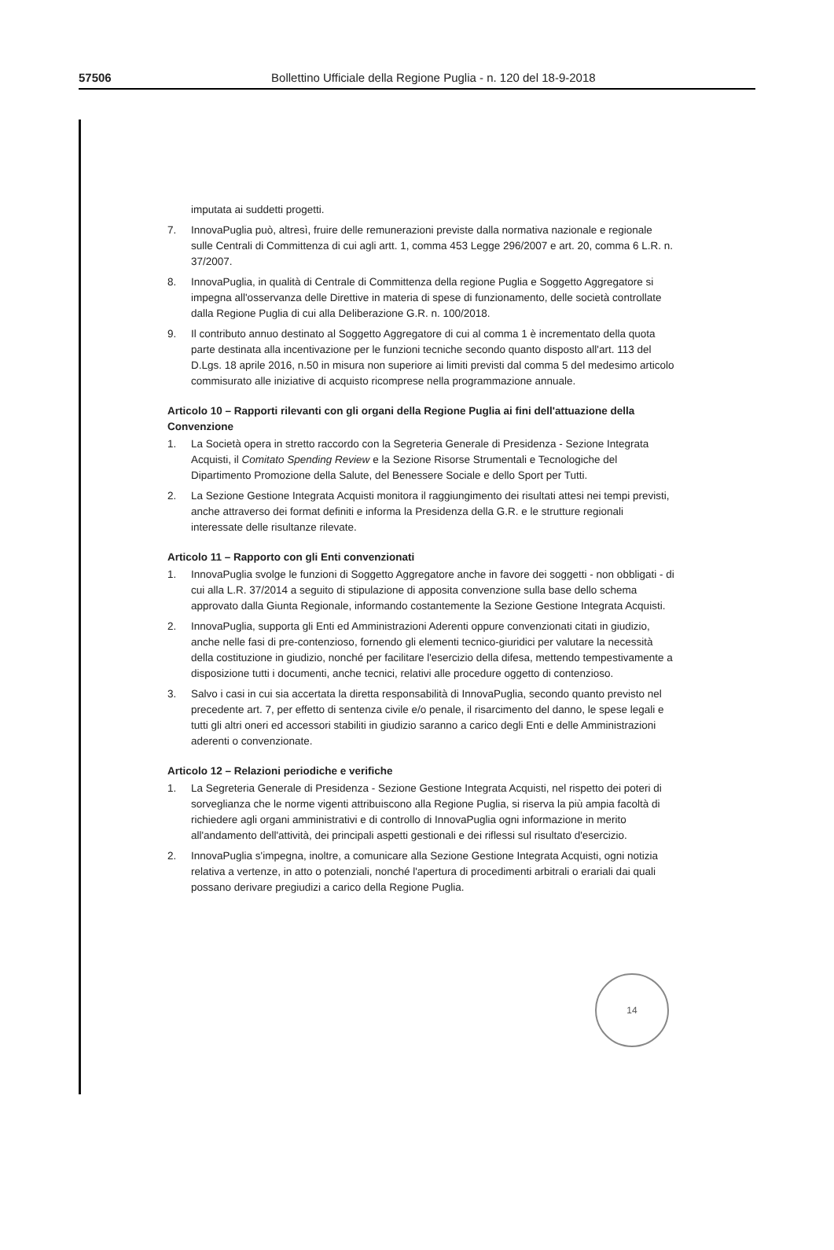57506
Bollettino Ufficiale della Regione Puglia - n. 120 del 18-9-2018
imputata ai suddetti progetti.
7. InnovaPuglia può, altresì, fruire delle remunerazioni previste dalla normativa nazionale e regionale sulle Centrali di Committenza di cui agli artt. 1, comma 453 Legge 296/2007 e art. 20, comma 6 L.R. n. 37/2007.
8. InnovaPuglia, in qualità di Centrale di Committenza della regione Puglia e Soggetto Aggregatore si impegna all'osservanza delle Direttive in materia di spese di funzionamento, delle società controllate dalla Regione Puglia di cui alla Deliberazione G.R. n. 100/2018.
9. Il contributo annuo destinato al Soggetto Aggregatore di cui al comma 1 è incrementato della quota parte destinata alla incentivazione per le funzioni tecniche secondo quanto disposto all'art. 113 del D.Lgs. 18 aprile 2016, n.50 in misura non superiore ai limiti previsti dal comma 5 del medesimo articolo commisurato alle iniziative di acquisto ricomprese nella programmazione annuale.
Articolo 10 – Rapporti rilevanti con gli organi della Regione Puglia ai fini dell'attuazione della Convenzione
1. La Società opera in stretto raccordo con la Segreteria Generale di Presidenza - Sezione Integrata Acquisti, il Comitato Spending Review e la Sezione Risorse Strumentali e Tecnologiche del Dipartimento Promozione della Salute, del Benessere Sociale e dello Sport per Tutti.
2. La Sezione Gestione Integrata Acquisti monitora il raggiungimento dei risultati attesi nei tempi previsti, anche attraverso dei format definiti e informa la Presidenza della G.R. e le strutture regionali interessate delle risultanze rilevate.
Articolo 11 – Rapporto con gli Enti convenzionati
1. InnovaPuglia svolge le funzioni di Soggetto Aggregatore anche in favore dei soggetti - non obbligati - di cui alla L.R. 37/2014 a seguito di stipulazione di apposita convenzione sulla base dello schema approvato dalla Giunta Regionale, informando costantemente la Sezione Gestione Integrata Acquisti.
2. InnovaPuglia, supporta gli Enti ed Amministrazioni Aderenti oppure convenzionati citati in giudizio, anche nelle fasi di pre-contenzioso, fornendo gli elementi tecnico-giuridici per valutare la necessità della costituzione in giudizio, nonché per facilitare l'esercizio della difesa, mettendo tempestivamente a disposizione tutti i documenti, anche tecnici, relativi alle procedure oggetto di contenzioso.
3. Salvo i casi in cui sia accertata la diretta responsabilità di InnovaPuglia, secondo quanto previsto nel precedente art. 7, per effetto di sentenza civile e/o penale, il risarcimento del danno, le spese legali e tutti gli altri oneri ed accessori stabiliti in giudizio saranno a carico degli Enti e delle Amministrazioni aderenti o convenzionate.
Articolo 12 – Relazioni periodiche e verifiche
1. La Segreteria Generale di Presidenza - Sezione Gestione Integrata Acquisti, nel rispetto dei poteri di sorveglianza che le norme vigenti attribuiscono alla Regione Puglia, si riserva la più ampia facoltà di richiedere agli organi amministrativi e di controllo di InnovaPuglia ogni informazione in merito all'andamento dell'attività, dei principali aspetti gestionali e dei riflessi sul risultato d'esercizio.
2. InnovaPuglia s'impegna, inoltre, a comunicare alla Sezione Gestione Integrata Acquisti, ogni notizia relativa a vertenze, in atto o potenziali, nonché l'apertura di procedimenti arbitrali o erariali dai quali possano derivare pregiudizi a carico della Regione Puglia.
14